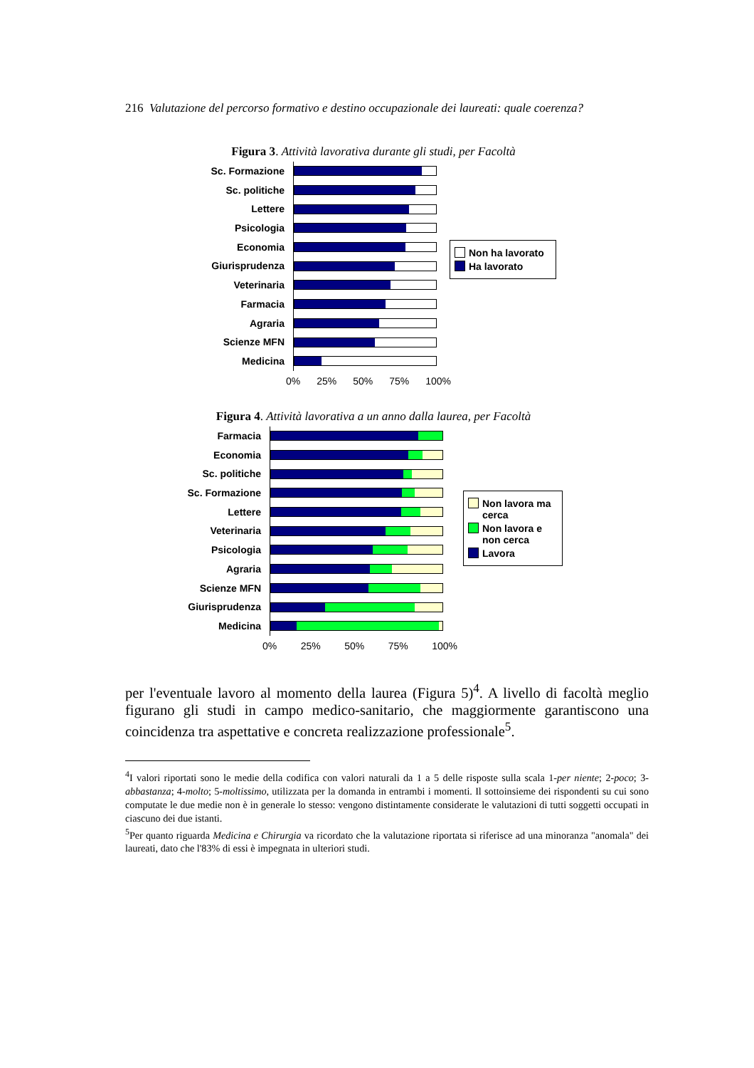216 Valutazione del percorso formativo e destino occupazionale dei laureati: quale coerenza?
Figura 3. Attività lavorativa durante gli studi, per Facoltà
Sc. Formazione
Sc. politiche
Lettere
Psicologia
Economia
Giurisprudenza
Veterinaria
Farmacia
Agraria
Scienze MFN
Medicina
0% 25% 50% 75% 100%
Non ha lavorato
Ha lavorato
Figura 4. Attività lavorativa a un anno dalla laurea, per Facoltà
Farmacia
Economia
Sc. politiche
Sc. Formazione
Lettere
Veterinaria
Psicologia
Agraria
Scienze MFN
Giurisprudenza
Medicina
0% 25% 50% 75% 100%
Non lavora ma cerca
Non lavora e non cerca
Lavora
per l'eventuale lavoro al momento della laurea (Figura 5)<sup>4</sup>. A livello di facoltà meglio figurano gli studi in campo medico-sanitario, che maggiormente garantiscono una coincidenza tra aspettative e concreta realizzazione professionale<sup>5</sup>.
<sup>4</sup> I valori riportati sono le medie della codifica con valori naturali da 1 a 5 delle risposte sulla scala 1-per niente; 2-poco; 3-abbastanza; 4-molto; 5-moltissimo, utilizzata per la domanda in entrambi i momenti. Il sottoinsieme dei rispondenti su cui sono computate le due medie non è in generale lo stesso: vengono distintamente considerate le valutazioni di tutti soggetti occupati in ciascuno dei due istanti.
<sup>5</sup> Per quanto riguarda Medicina e Chirurgia va ricordato che la valutazione riportata si riferisce ad una minoranza "anomala" dei laureati, dato che l'83% di essi è impegnata in ulteriori studi.